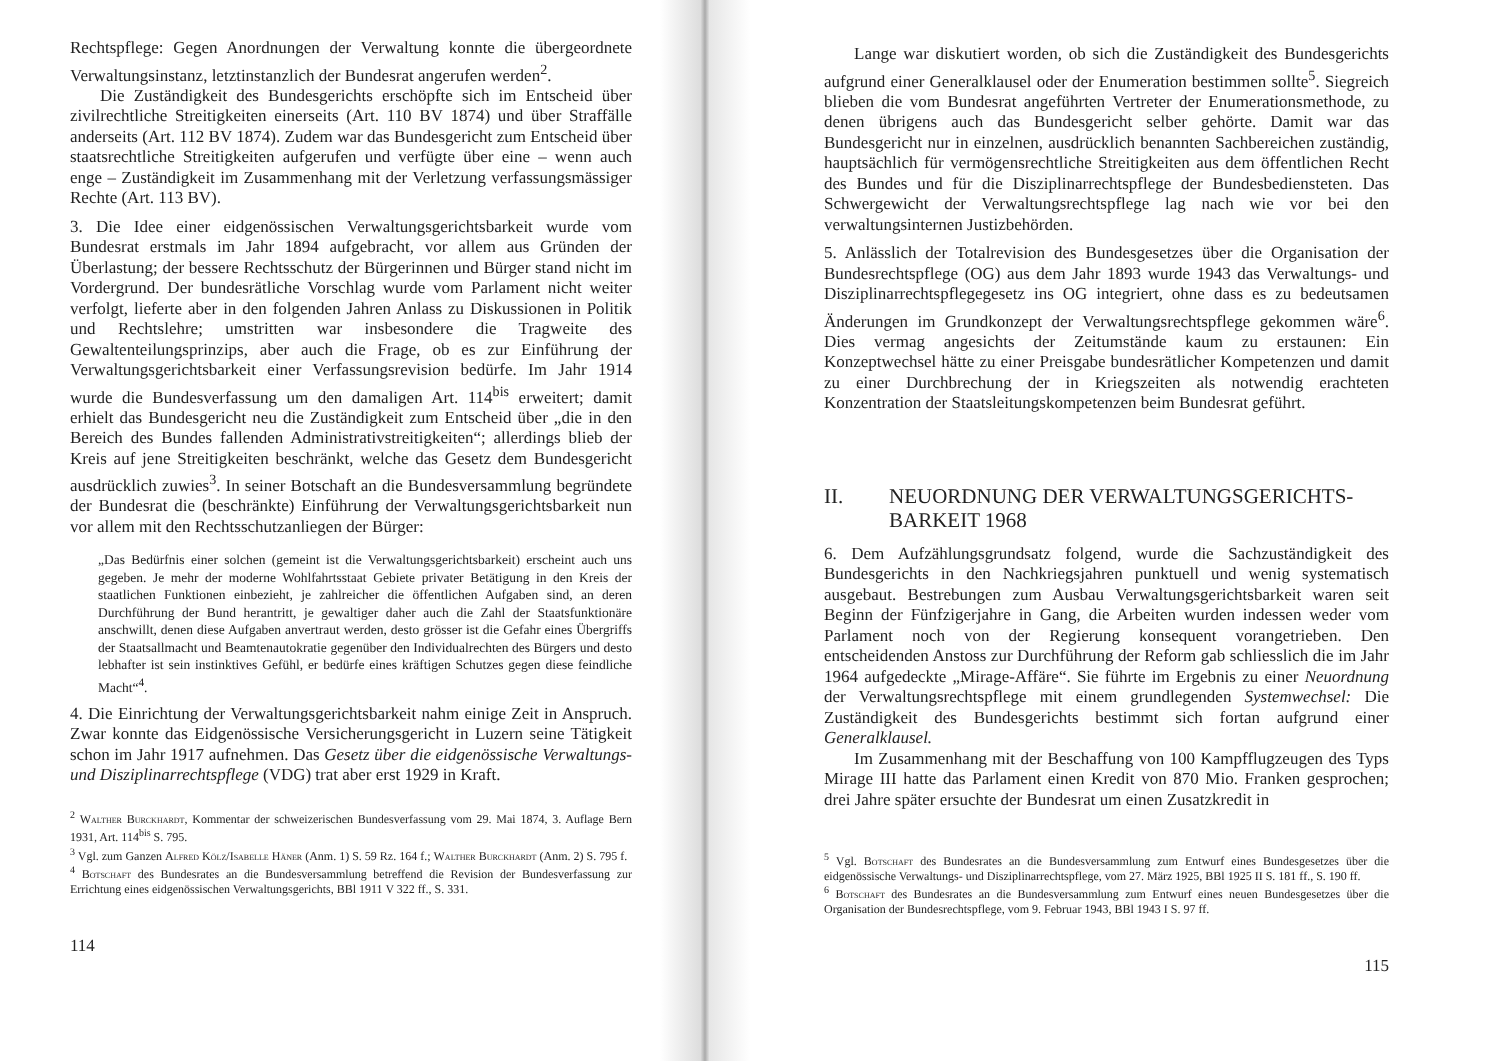Rechtspflege: Gegen Anordnungen der Verwaltung konnte die übergeordnete Verwaltungsinstanz, letztinstanzlich der Bundesrat angerufen werden<sup>2</sup>.
Die Zuständigkeit des Bundesgerichts erschöpfte sich im Entscheid über zivilrechtliche Streitigkeiten einerseits (Art. 110 BV 1874) und über Straffälle anderseits (Art. 112 BV 1874). Zudem war das Bundesgericht zum Entscheid über staatsrechtliche Streitigkeiten aufgerufen und verfügte über eine – wenn auch enge – Zuständigkeit im Zusammenhang mit der Verletzung verfassungsmässiger Rechte (Art. 113 BV).
3. Die Idee einer eidgenössischen Verwaltungsgerichtsbarkeit wurde vom Bundesrat erstmals im Jahr 1894 aufgebracht, vor allem aus Gründen der Überlastung; der bessere Rechtsschutz der Bürgerinnen und Bürger stand nicht im Vordergrund. Der bundesrätliche Vorschlag wurde vom Parlament nicht weiter verfolgt, lieferte aber in den folgenden Jahren Anlass zu Diskussionen in Politik und Rechtslehre; umstritten war insbesondere die Tragweite des Gewaltenteilungsprinzips, aber auch die Frage, ob es zur Einführung der Verwaltungsgerichtsbarkeit einer Verfassungsrevision bedürfe. Im Jahr 1914 wurde die Bundesverfassung um den damaligen Art. 114<sup>bis</sup> erweitert; damit erhielt das Bundesgericht neu die Zuständigkeit zum Entscheid über „die in den Bereich des Bundes fallenden Administrativstreitigkeiten“; allerdings blieb der Kreis auf jene Streitigkeiten beschränkt, welche das Gesetz dem Bundesgericht ausdrücklich zuwies<sup>3</sup>. In seiner Botschaft an die Bundesversammlung begründete der Bundesrat die (beschränkte) Einführung der Verwaltungsgerichtsbarkeit nun vor allem mit den Rechtsschutzanliegen der Bürger:
„Das Bedürfnis einer solchen (gemeint ist die Verwaltungsgerichtsbarkeit) erscheint auch uns gegeben. Je mehr der moderne Wohlfahrtsstaat Gebiete privater Betätigung in den Kreis der staatlichen Funktionen einbezieht, je zahlreicher die öffentlichen Aufgaben sind, an deren Durchführung der Bund herantritt, je gewaltiger daher auch die Zahl der Staatsfunktionäre anschwillt, denen diese Aufgaben anvertraut werden, desto grösser ist die Gefahr eines Übergriffs der Staatsallmacht und Beamtenautokratie gegenüber den Individualrechten des Bürgers und desto lebhafter ist sein instinktives Gefühl, er bedürfe eines kräftigen Schutzes gegen diese feindliche Macht“<sup>4</sup>.
4. Die Einrichtung der Verwaltungsgerichtsbarkeit nahm einige Zeit in Anspruch. Zwar konnte das Eidgenössische Versicherungsgericht in Luzern seine Tätigkeit schon im Jahr 1917 aufnehmen. Das Gesetz über die eidgenössische Verwaltungs- und Disziplinarrechtspflege (VDG) trat aber erst 1929 in Kraft.
<sup>2</sup> Walther Burckhardt, Kommentar der schweizerischen Bundesverfassung vom 29. Mai 1874, 3. Auflage Bern 1931, Art. 114<sup>bis</sup> S. 795.
<sup>3</sup> Vgl. zum Ganzen Alfred Kölz/Isabelle Häner (Anm. 1) S. 59 Rz. 164 f.; Walther Burckhardt (Anm. 2) S. 795 f.
<sup>4</sup> Botschaft des Bundesrates an die Bundesversammlung betreffend die Revision der Bundesverfassung zur Errichtung eines eidgenössischen Verwaltungsgerichts, BBl 1911 V 322 ff., S. 331.
114
Lange war diskutiert worden, ob sich die Zuständigkeit des Bundesgerichts aufgrund einer Generalklausel oder der Enumeration bestimmen sollte<sup>5</sup>. Siegreich blieben die vom Bundesrat angeführten Vertreter der Enumerationsmethode, zu denen übrigens auch das Bundesgericht selber gehörte. Damit war das Bundesgericht nur in einzelnen, ausdrücklich benannten Sachbereichen zuständig, hauptsächlich für vermögensrechtliche Streitigkeiten aus dem öffentlichen Recht des Bundes und für die Disziplinarrechtspflege der Bundesbediensteten. Das Schwergewicht der Verwaltungsrechtspflege lag nach wie vor bei den verwaltungsinternen Justizbehörden.
5. Anlässlich der Totalrevision des Bundesgesetzes über die Organisation der Bundesrechtspflege (OG) aus dem Jahr 1893 wurde 1943 das Verwaltungs- und Disziplinarrechtspflegegesetz ins OG integriert, ohne dass es zu bedeutsamen Änderungen im Grundkonzept der Verwaltungsrechtspflege gekommen wäre<sup>6</sup>. Dies vermag angesichts der Zeitumstände kaum zu erstaunen: Ein Konzeptwechsel hätte zu einer Preisgabe bundesrätlicher Kompetenzen und damit zu einer Durchbrechung der in Kriegszeiten als notwendig erachteten Konzentration der Staatsleitungskompetenzen beim Bundesrat geführt.
II. NEUORDNUNG DER VERWALTUNGSGERICHTS-
BARKEIT 1968
6. Dem Aufzählungsgrundsatz folgend, wurde die Sachzuständigkeit des Bundesgerichts in den Nachkriegsjahren punktuell und wenig systematisch ausgebaut. Bestrebungen zum Ausbau Verwaltungsgerichtsbarkeit waren seit Beginn der Fünfzigerjahre in Gang, die Arbeiten wurden indessen weder vom Parlament noch von der Regierung konsequent vorangetrieben. Den entscheidenden Anstoss zur Durchführung der Reform gab schliesslich die im Jahr 1964 aufgedeckte „Mirage-Affäre“. Sie führte im Ergebnis zu einer Neuordnung der Verwaltungsrechtspflege mit einem grundlegenden Systemwechsel: Die Zuständigkeit des Bundesgerichts bestimmt sich fortan aufgrund einer Generalklausel.
Im Zusammenhang mit der Beschaffung von 100 Kampfflugzeugen des Typs Mirage III hatte das Parlament einen Kredit von 870 Mio. Franken gesprochen; drei Jahre später ersuchte der Bundesrat um einen Zusatzkredit in
<sup>5</sup> Vgl. Botschaft des Bundesrates an die Bundesversammlung zum Entwurf eines Bundesgesetzes über die eidgenössische Verwaltungs- und Disziplinarrechtspflege, vom 27. März 1925, BBl 1925 II S. 181 ff., S. 190 ff.
<sup>6</sup> Botschaft des Bundesrates an die Bundesversammlung zum Entwurf eines neuen Bundesgesetzes über die Organisation der Bundesrechtspflege, vom 9. Februar 1943, BBl 1943 I S. 97 ff.
115